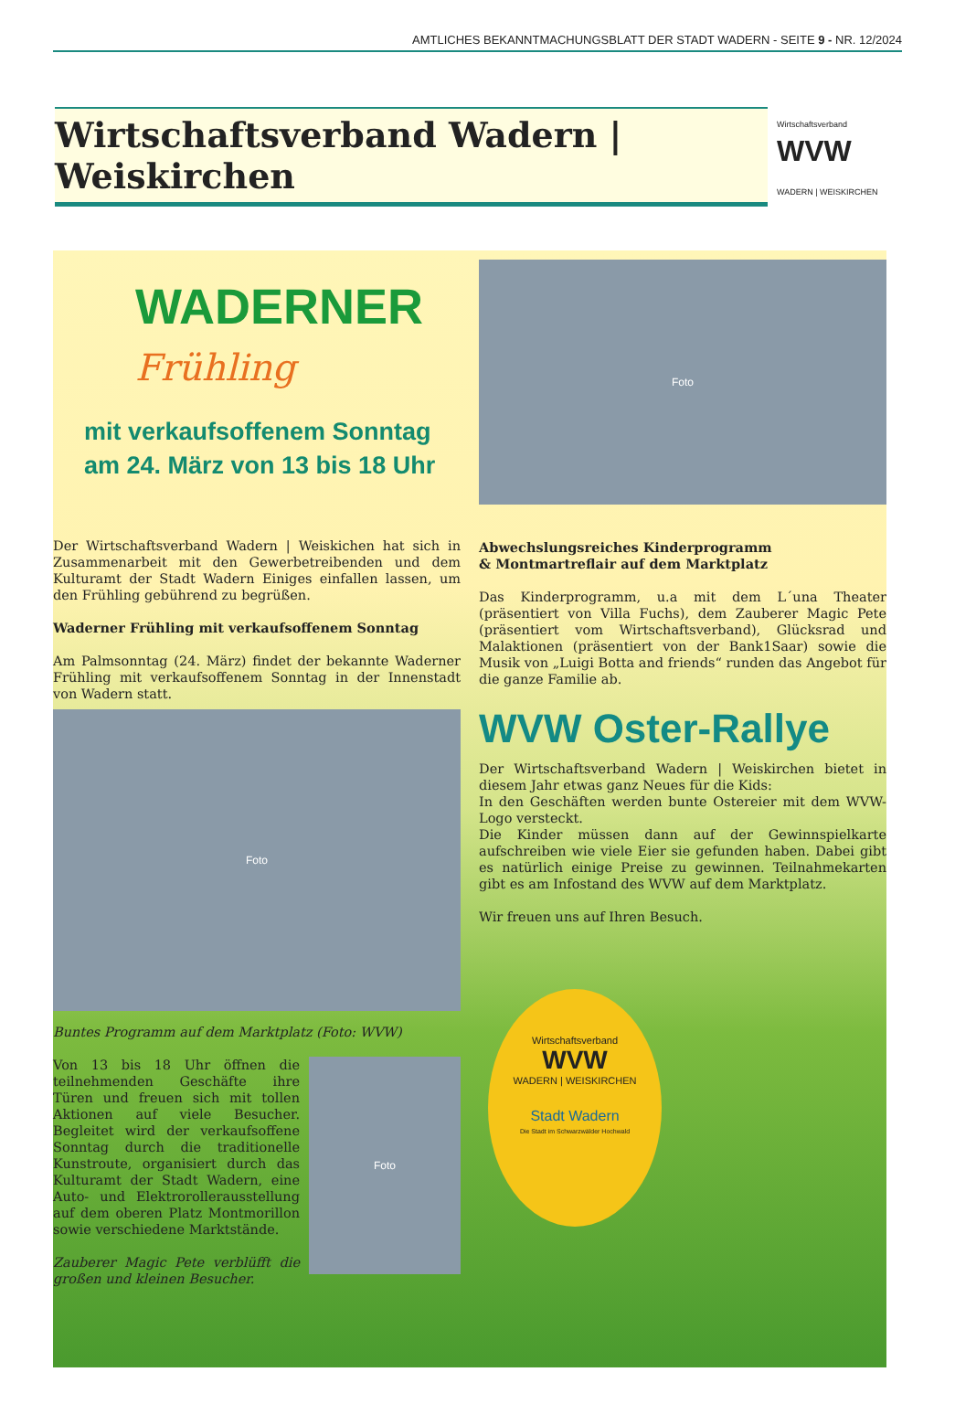AMTLICHES BEKANNTMACHUNGSBLATT DER STADT WADERN - SEITE 9 - NR. 12/2024
Wirtschaftsverband Wadern | Weiskirchen
Wirtschaftsverband
WVW
WADERN | WEISKIRCHEN
WADERNER
Frühling
mit verkaufsoffenem Sonntag
am 24. März von 13 bis 18 Uhr
Der Wirtschaftsverband Wadern | Weiskichen hat sich in Zusammenarbeit mit den Gewerbetreibenden und dem Kulturamt der Stadt Wadern Einiges einfallen lassen, um den Frühling gebührend zu begrüßen.
Waderner Frühling mit verkaufsoffenem Sonntag
Am Palmsonntag (24. März) findet der bekannte Waderner Frühling mit verkaufsoffenem Sonntag in der Innenstadt von Wadern statt.
Foto
Buntes Programm auf dem Marktplatz (Foto: WVW)
Von 13 bis 18 Uhr öffnen die teilnehmenden Geschäfte ihre Türen und freuen sich mit tollen Aktionen auf viele Besucher. Begleitet wird der verkaufsoffene Sonntag durch die traditionelle Kunstroute, organisiert durch das Kulturamt der Stadt Wadern, eine Auto- und Elektrorollerausstellung auf dem oberen Platz Montmorillon sowie verschiedene Marktstände.
Zauberer Magic Pete verblüfft die großen und kleinen Besucher.
Foto
Foto
Abwechslungsreiches Kinderprogramm
& Montmartreflair auf dem Marktplatz
Das Kinderprogramm, u.a mit dem L´una Theater (präsentiert von Villa Fuchs), dem Zauberer Magic Pete (präsentiert vom Wirtschaftsverband), Glücksrad und Malaktionen (präsentiert von der Bank1Saar) sowie die Musik von „Luigi Botta and friends“ runden das Angebot für die ganze Familie ab.
WVW Oster-Rallye
Der Wirtschaftsverband Wadern | Weiskirchen bietet in diesem Jahr etwas ganz Neues für die Kids:
In den Geschäften werden bunte Ostereier mit dem WVW-Logo versteckt.
Die Kinder müssen dann auf der Gewinnspielkarte aufschreiben wie viele Eier sie gefunden haben. Dabei gibt es natürlich einige Preise zu gewinnen. Teilnahmekarten gibt es am Infostand des WVW auf dem Marktplatz.
Wir freuen uns auf Ihren Besuch.
Wirtschaftsverband
WVW
WADERN | WEISKIRCHEN
Stadt Wadern
Die Stadt im Schwarzwälder Hochwald